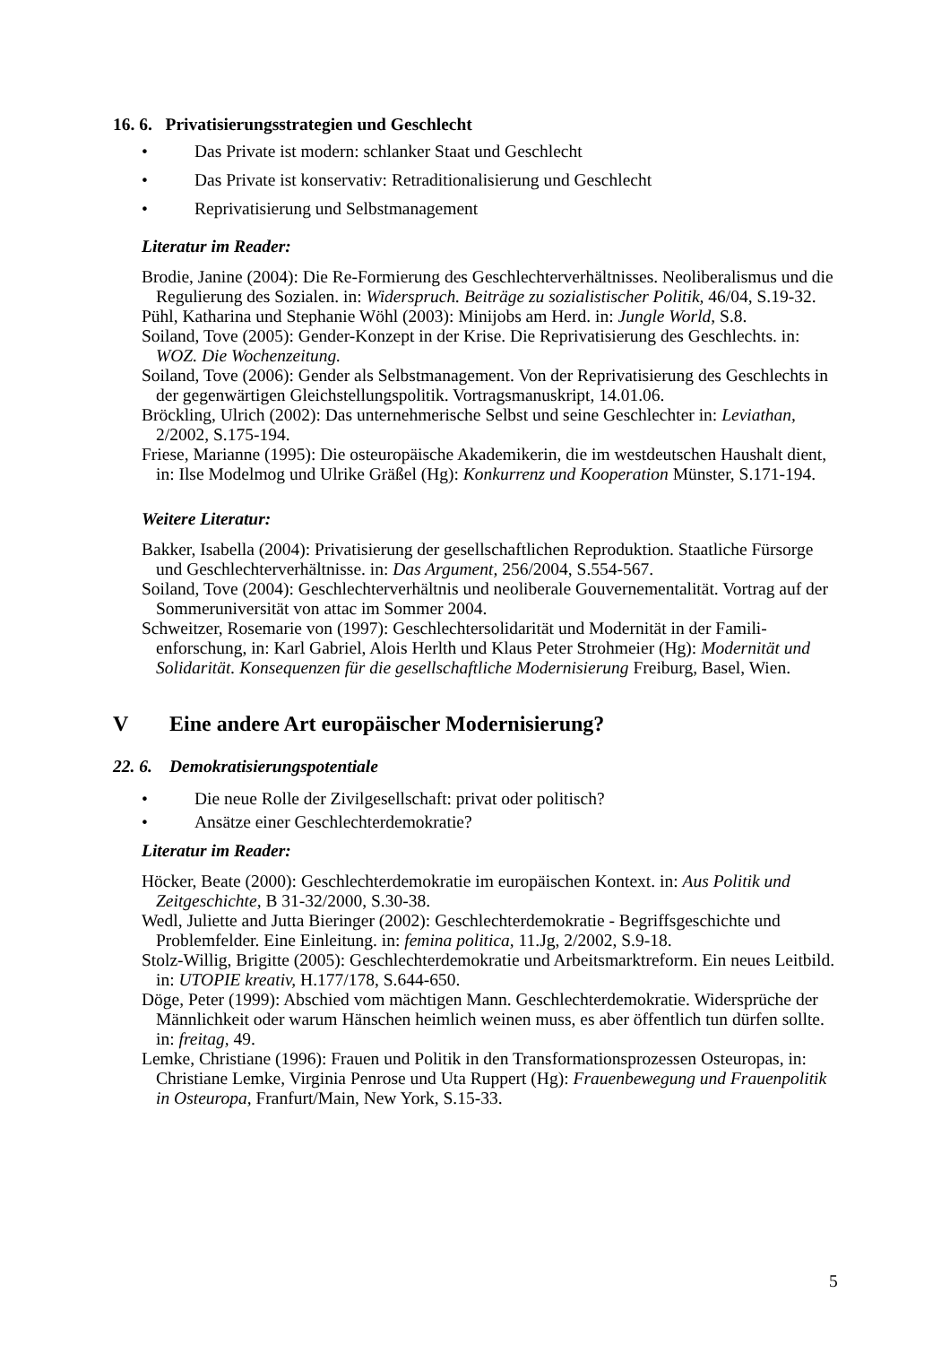16. 6. Privatisierungsstrategien und Geschlecht
• Das Private ist modern: schlanker Staat und Geschlecht
• Das Private ist konservativ: Retraditionalisierung und Geschlecht
• Reprivatisierung und Selbstmanagement
Literatur im Reader:
Brodie, Janine (2004): Die Re-Formierung des Geschlechterverhältnisses. Neoliberalis­mus und die Regulierung des Sozialen. in: Widerspruch. Beiträge zu sozialistischer Po­litik, 46/04, S.19-32.
Pühl, Katharina und Stephanie Wöhl (2003): Minijobs am Herd. in: Jungle World, S.8.
Soiland, Tove (2005): Gender-Konzept in der Krise. Die Reprivatisierung des Ge­schlechts. in: WOZ. Die Wochenzeitung.
Soiland, Tove (2006): Gender als Selbstmanagement. Von der Reprivatisierung des Ge­schlechts in der gegenwärtigen Gleichstellungspolitik. Vortragsmanuskript, 14.01.06.
Bröckling, Ulrich (2002): Das unternehmerische Selbst und seine Geschlechter in: Levia­than, 2/2002, S.175-194.
Friese, Marianne (1995): Die osteuropäische Akademikerin, die im westdeutschen Haus­halt dient, in: Ilse Modelmog und Ulrike Gräßel (Hg): Konkurrenz und Kooperation Münster, S.171-194.
Weitere Literatur:
Bakker, Isabella (2004): Privatisierung der gesellschaftlichen Reproduktion. Staatliche Fürsorge und Geschlechterverhältnisse. in: Das Argument, 256/2004, S.554-567.
Soiland, Tove (2004): Geschlechterverhältnis und neoliberale Gouvernementalität. Vor­trag auf der Sommeruniversität von attac im Sommer 2004.
Schweitzer, Rosemarie von (1997): Geschlechtersolidarität und Modernität in der Famili­enforschung, in: Karl Gabriel, Alois Herlth und Klaus Peter Strohmeier (Hg): Moderni­tät und Solidarität. Konsequenzen für die gesellschaftliche Modernisierung Freiburg, Basel, Wien.
V Eine andere Art europäischer Modernisierung?
22. 6. Demokratisierungspotentiale
• Die neue Rolle der Zivilgesellschaft: privat oder politisch?
• Ansätze einer Geschlechterdemokratie?
Literatur im Reader:
Höcker, Beate (2000): Geschlechterdemokratie im europäischen Kontext. in: Aus Politik und Zeitgeschichte, B 31-32/2000, S.30-38.
Wedl, Juliette and Jutta Bieringer (2002): Geschlechterdemokratie - Begriffsgeschichte und Problemfelder. Eine Einleitung. in: femina politica, 11.Jg, 2/2002, S.9-18.
Stolz-Willig, Brigitte (2005): Geschlechterdemokratie und Arbeitsmarktreform. Ein neues Leitbild. in: UTOPIE kreativ, H.177/178, S.644-650.
Döge, Peter (1999): Abschied vom mächtigen Mann. Geschlechterdemokratie. Wider­sprüche der Männlichkeit oder warum Hänschen heimlich weinen muss, es aber öffent­lich tun dürfen sollte. in: freitag, 49.
Lemke, Christiane (1996): Frauen und Politik in den Transformationsprozessen Osteuro­pas, in: Christiane Lemke, Virginia Penrose und Uta Ruppert (Hg): Frauenbewegung und Frauenpolitik in Osteuropa, Franfurt/Main, New York, S.15-33.
5